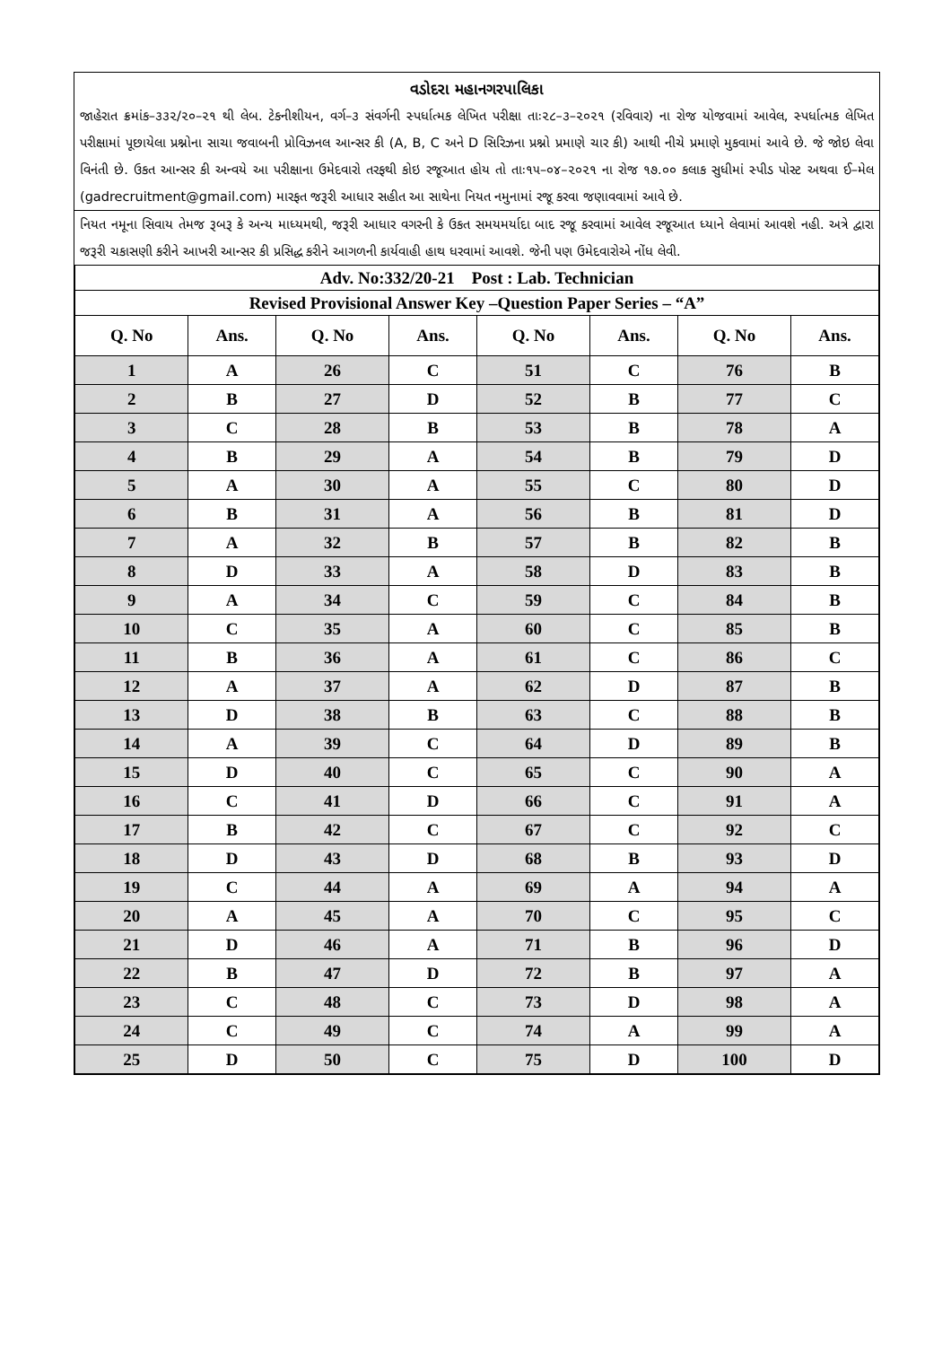વડોદરા મહાનગરપાલિકા
જાહેરાત ક્રમાંક–૩૩૨/૨૦–૨૧ થી લેબ. ટેકનીશીયન, વર્ગ–૩ સંવર્ગની સ્પર્ધાત્મક લેખિત પરીક્ષા તાઃ૨૮–૩–૨૦૨૧ (રવિવાર) ના રોજ યોજવામાં આવેલ, સ્પર્ધાત્મક લેખિત પરીક્ષામાં પૂછાયેલા પ્રશ્નોના સાચા જવાબની પ્રોવિઝનલ આન્સર કી (A, B, C અને D સિરિઝના પ્રશ્નો પ્રમાણે ચાર કી) આથી નીચે પ્રમાણે મુકવામાં આવે છે. જે જોઇ લેવા વિનંતી છે. ઉકત આન્સર કી અન્વયે આ પરીક્ષાના ઉમેદવારો તરફથી કોઇ રજૂઆત હોય તો તાઃ૧૫–૦૪–૨૦૨૧ ના રોજ ૧૭.૦૦ કલાક સુધીમાં સ્પીડ પોસ્ટ અથવા ઈ–મેલ (gadrecruitment@gmail.com) મારફત જરૂરી આધાર સહીત આ સાથેના નિયત નમુનામાં રજૂ કરવા જણાવવામાં આવે છે.
નિયત નમૂના સિવાય તેમજ રૂબરૂ કે અન્ય માધ્યમથી, જરૂરી આધાર વગરની કે ઉકત સમયમર્યાદા બાદ રજૂ કરવામાં આવેલ રજૂઆત ધ્યાને લેવામાં આવશે નહી. અત્રે દ્વારા જરૂરી ચકાસણી કરીને આખરી આન્સર કી પ્રસિદ્ધ કરીને આગળની કાર્યવાહી હાથ ધરવામાં આવશે. જેની પણ ઉમેદવારોએ નોંધ લેવી.
| Adv. No:332/20-21 Post : Lab. Technician | | | | | | | |
| Revised Provisional Answer Key –Question Paper Series – “A” | | | | | | | |
| Q. No | Ans. | Q. No | Ans. | Q. No | Ans. | Q. No | Ans. |
| 1 | A | 26 | C | 51 | C | 76 | B |
| 2 | B | 27 | D | 52 | B | 77 | C |
| 3 | C | 28 | B | 53 | B | 78 | A |
| 4 | B | 29 | A | 54 | B | 79 | D |
| 5 | A | 30 | A | 55 | C | 80 | D |
| 6 | B | 31 | A | 56 | B | 81 | D |
| 7 | A | 32 | B | 57 | B | 82 | B |
| 8 | D | 33 | A | 58 | D | 83 | B |
| 9 | A | 34 | C | 59 | C | 84 | B |
| 10 | C | 35 | A | 60 | C | 85 | B |
| 11 | B | 36 | A | 61 | C | 86 | C |
| 12 | A | 37 | A | 62 | D | 87 | B |
| 13 | D | 38 | B | 63 | C | 88 | B |
| 14 | A | 39 | C | 64 | D | 89 | B |
| 15 | D | 40 | C | 65 | C | 90 | A |
| 16 | C | 41 | D | 66 | C | 91 | A |
| 17 | B | 42 | C | 67 | C | 92 | C |
| 18 | D | 43 | D | 68 | B | 93 | D |
| 19 | C | 44 | A | 69 | A | 94 | A |
| 20 | A | 45 | A | 70 | C | 95 | C |
| 21 | D | 46 | A | 71 | B | 96 | D |
| 22 | B | 47 | D | 72 | B | 97 | A |
| 23 | C | 48 | C | 73 | D | 98 | A |
| 24 | C | 49 | C | 74 | A | 99 | A |
| 25 | D | 50 | C | 75 | D | 100 | D |